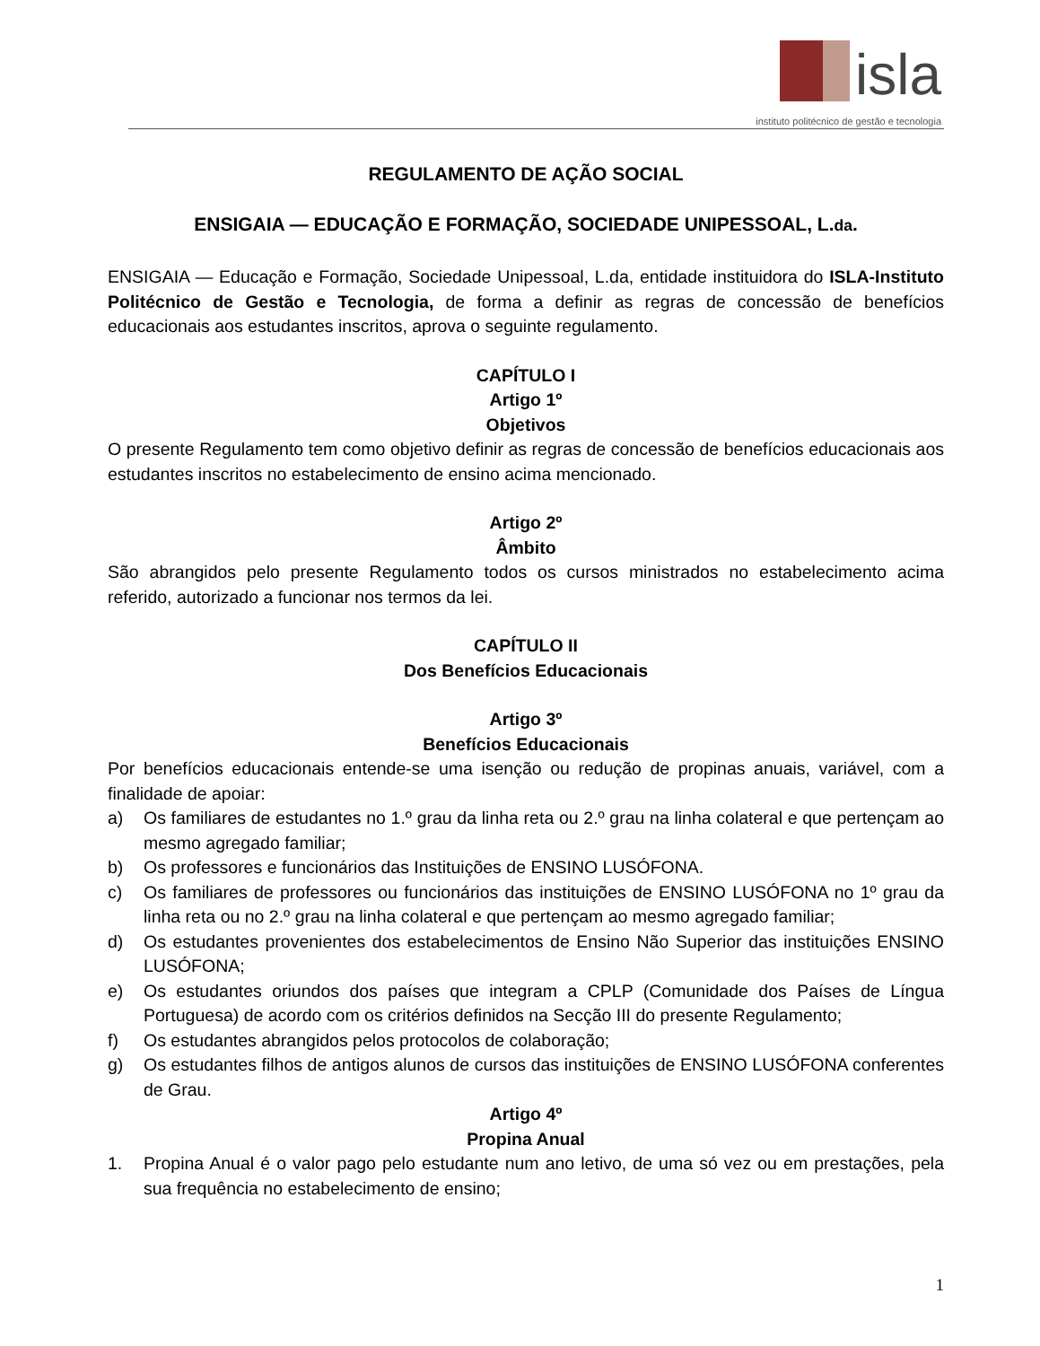isla
instituto politécnico de gestão e tecnologia
REGULAMENTO DE AÇÃO SOCIAL
ENSIGAIA — EDUCAÇÃO E FORMAÇÃO, SOCIEDADE UNIPESSOAL, L.da.
ENSIGAIA — Educação e Formação, Sociedade Unipessoal, L.da, entidade instituidora do ISLA-Instituto Politécnico de Gestão e Tecnologia, de forma a definir as regras de concessão de benefícios educacionais aos estudantes inscritos, aprova o seguinte regulamento.
CAPÍTULO I
Artigo 1º
Objetivos
O presente Regulamento tem como objetivo definir as regras de concessão de benefícios educacionais aos estudantes inscritos no estabelecimento de ensino acima mencionado.
Artigo 2º
Âmbito
São abrangidos pelo presente Regulamento todos os cursos ministrados no estabelecimento acima referido, autorizado a funcionar nos termos da lei.
CAPÍTULO II
Dos Benefícios Educacionais
Artigo 3º
Benefícios Educacionais
Por benefícios educacionais entende-se uma isenção ou redução de propinas anuais, variável, com a finalidade de apoiar:
a) Os familiares de estudantes no 1.º grau da linha reta ou 2.º grau na linha colateral e que pertençam ao mesmo agregado familiar;
b) Os professores e funcionários das Instituições de ENSINO LUSÓFONA.
c) Os familiares de professores ou funcionários das instituições de ENSINO LUSÓFONA no 1º grau da linha reta ou no 2.º grau na linha colateral e que pertençam ao mesmo agregado familiar;
d) Os estudantes provenientes dos estabelecimentos de Ensino Não Superior das instituições ENSINO LUSÓFONA;
e) Os estudantes oriundos dos países que integram a CPLP (Comunidade dos Países de Língua Portuguesa) de acordo com os critérios definidos na Secção III do presente Regulamento;
f) Os estudantes abrangidos pelos protocolos de colaboração;
g) Os estudantes filhos de antigos alunos de cursos das instituições de ENSINO LUSÓFONA conferentes de Grau.
Artigo 4º
Propina Anual
1. Propina Anual é o valor pago pelo estudante num ano letivo, de uma só vez ou em prestações, pela sua frequência no estabelecimento de ensino;
1